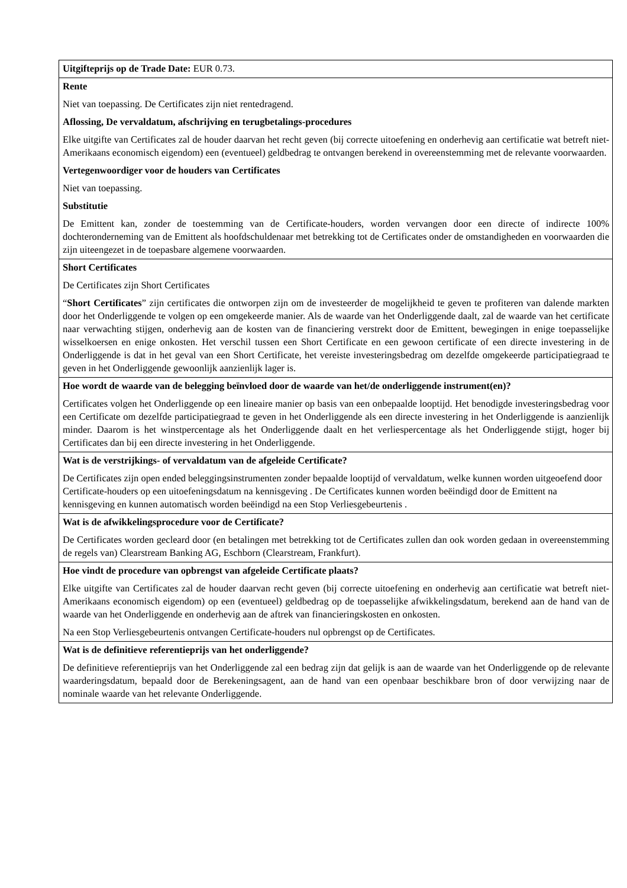| Uitgifteprijs op de Trade Date: EUR 0.73. |
| Rente Niet van toepassing. De Certificates zijn niet rentedragend. Aflossing, De vervaldatum, afschrijving en terugbetalings-procedures Elke uitgifte van Certificates zal de houder daarvan het recht geven (bij correcte uitoefening en onderhevig aan certificatie wat betreft niet-Amerikaans economisch eigendom) een (eventueel) geldbedrag te ontvangen berekend in overeenstemming met de relevante voorwaarden. Vertegenwoordiger voor de houders van Certificates Niet van toepassing. Substitutie De Emittent kan, zonder de toestemming van de Certificate-houders, worden vervangen door een directe of indirecte 100% dochteronderneming van de Emittent als hoofdschuldenaar met betrekking tot de Certificates onder de omstandigheden en voorwaarden die zijn uiteengezet in de toepasbare algemene voorwaarden. |
| Short Certificates De Certificates zijn Short Certificates “ Short Certificates ” zijn certificates die ontworpen zijn om de investeerder de mogelijkheid te geven te profiteren van dalende markten door het Onderliggende te volgen op een omgekeerde manier. Als de waarde van het Onderliggende daalt, zal de waarde van het certificate naar verwachting stijgen, onderhevig aan de kosten van de financiering verstrekt door de Emittent, bewegingen in enige toepasselijke wisselkoersen en enige onkosten. Het verschil tussen een Short Certificate en een gewoon certificate of een directe investering in de Onderliggende is dat in het geval van een Short Certificate, het vereiste investeringsbedrag om dezelfde omgekeerde participatiegraad te geven in het Onderliggende gewoonlijk aanzienlijk lager is. |
| Hoe wordt de waarde van de belegging beïnvloed door de waarde van het/de onderliggende instrument(en)? Certificates volgen het Onderliggende op een lineaire manier op basis van een onbepaalde looptijd. Het benodigde investeringsbedrag voor een Certificate om dezelfde participatiegraad te geven in het Onderliggende als een directe investering in het Onderliggende is aanzienlijk minder. Daarom is het winstpercentage als het Onderliggende daalt en het verliespercentage als het Onderliggende stijgt, hoger bij Certificates dan bij een directe investering in het Onderliggende. |
| Wat is de verstrijkings- of vervaldatum van de afgeleide Certificate? De Certificates zijn open ended beleggingsinstrumenten zonder bepaalde looptijd of vervaldatum, welke kunnen worden uitgeoefend door Certificate-houders op een uitoefeningsdatum na kennisgeving . De Certificates kunnen worden beëindigd door de Emittent na kennisgeving en kunnen automatisch worden beëindigd na een Stop Verliesgebeurtenis . |
| Wat is de afwikkelingsprocedure voor de Certificate? De Certificates worden gecleard door (en betalingen met betrekking tot de Certificates zullen dan ook worden gedaan in overeenstemming de regels van) Clearstream Banking AG, Eschborn (Clearstream, Frankfurt). |
| Hoe vindt de procedure van opbrengst van afgeleide Certificate plaats? Elke uitgifte van Certificates zal de houder daarvan recht geven (bij correcte uitoefening en onderhevig aan certificatie wat betreft niet-Amerikaans economisch eigendom) op een (eventueel) geldbedrag op de toepasselijke afwikkelingsdatum, berekend aan de hand van de waarde van het Onderliggende en onderhevig aan de aftrek van financieringskosten en onkosten. Na een Stop Verliesgebeurtenis ontvangen Certificate-houders nul opbrengst op de Certificates. |
| Wat is de definitieve referentieprijs van het onderliggende? De definitieve referentieprijs van het Onderliggende zal een bedrag zijn dat gelijk is aan de waarde van het Onderliggende op de relevante waarderingsdatum, bepaald door de Berekeningsagent, aan de hand van een openbaar beschikbare bron of door verwijzing naar de nominale waarde van het relevante Onderliggende. |